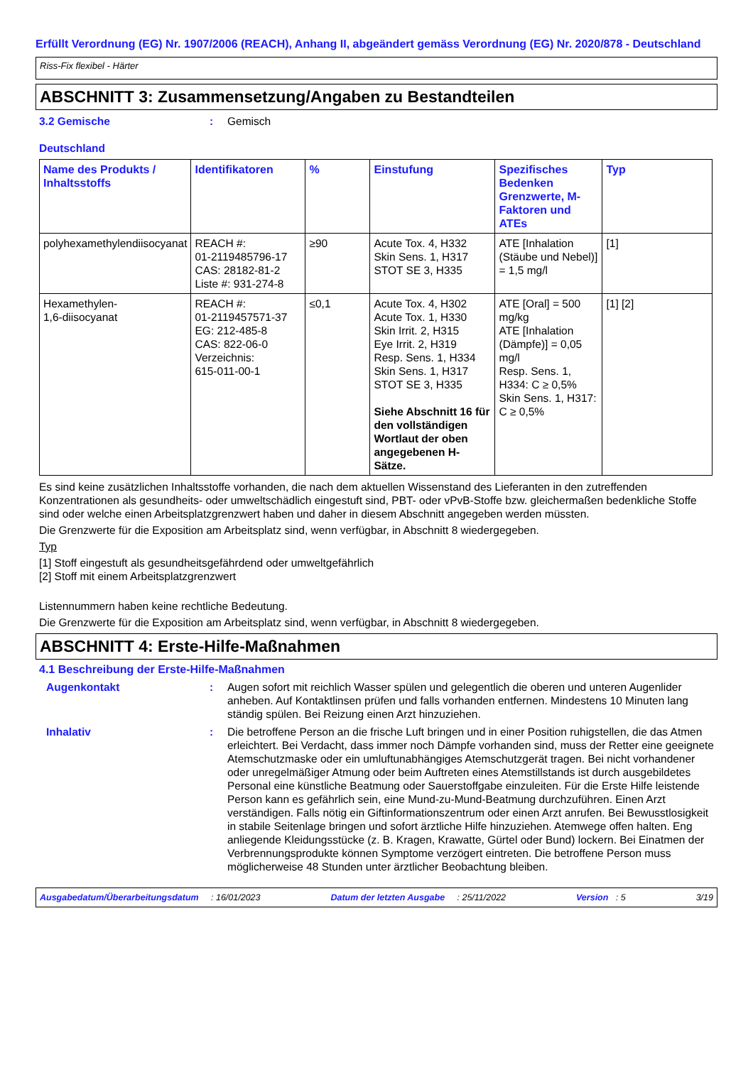Erfüllt Verordnung (EG) Nr. 1907/2006 (REACH), Anhang II, abgeändert gemäss Verordnung (EG) Nr. 2020/878 - Deutschland
Riss-Fix flexibel - Härter
ABSCHNITT 3: Zusammensetzung/Angaben zu Bestandteilen
3.2 Gemische
Deutschland
: Gemisch
| Name des Produkts / Inhaltsstoffs | Identifikatoren | % | Einstufung | Spezifisches Bedenken Grenzwerte, M-Faktoren und ATEs | Typ |
| --- | --- | --- | --- | --- | --- |
| polyhexamethylendiisocyanat | REACH #: 01-2119485796-17 CAS: 28182-81-2 Liste #: 931-274-8 | ≥90 | Acute Tox. 4, H332 Skin Sens. 1, H317 STOT SE 3, H335 | ATE [Inhalation (Stäube und Nebel)] = 1,5 mg/l | [1] |
| Hexamethylen- 1,6-diisocyanat | REACH #: 01-2119457571-37 EG: 212-485-8 CAS: 822-06-0 Verzeichnis: 615-011-00-1 | ≤0,1 | Acute Tox. 4, H302 Acute Tox. 1, H330 Skin Irrit. 2, H315 Eye Irrit. 2, H319 Resp. Sens. 1, H334 Skin Sens. 1, H317 STOT SE 3, H335 Siehe Abschnitt 16 für den vollständigen Wortlaut der oben angegebenen H-Sätze. | ATE [Oral] = 500 mg/kg ATE [Inhalation (Dämpfe)] = 0,05 mg/l Resp. Sens. 1, H334: C ≥ 0,5% Skin Sens. 1, H317: C ≥ 0,5% | [1] [2] |
Es sind keine zusätzlichen Inhaltsstoffe vorhanden, die nach dem aktuellen Wissenstand des Lieferanten in den zutreffenden Konzentrationen als gesundheits- oder umweltschädlich eingestuft sind, PBT- oder vPvB-Stoffe bzw. gleichermaßen bedenkliche Stoffe sind oder welche einen Arbeitsplatzgrenzwert haben und daher in diesem Abschnitt angegeben werden müssten.
Die Grenzwerte für die Exposition am Arbeitsplatz sind, wenn verfügbar, in Abschnitt 8 wiedergegeben.
Typ
[1] Stoff eingestuft als gesundheitsgefährdend oder umweltgefährlich
[2] Stoff mit einem Arbeitsplatzgrenzwert
Listennummern haben keine rechtliche Bedeutung.
Die Grenzwerte für die Exposition am Arbeitsplatz sind, wenn verfügbar, in Abschnitt 8 wiedergegeben.
ABSCHNITT 4: Erste-Hilfe-Maßnahmen
4.1 Beschreibung der Erste-Hilfe-Maßnahmen
Augenkontakt : Augen sofort mit reichlich Wasser spülen und gelegentlich die oberen und unteren Augenlider anheben. Auf Kontaktlinsen prüfen und falls vorhanden entfernen. Mindestens 10 Minuten lang ständig spülen. Bei Reizung einen Arzt hinzuziehen.
Inhalativ : Die betroffene Person an die frische Luft bringen und in einer Position ruhigstellen, die das Atmen erleichtert. Bei Verdacht, dass immer noch Dämpfe vorhanden sind, muss der Retter eine geeignete Atemschutzmaske oder ein umluftunabhängiges Atemschutzgerät tragen. Bei nicht vorhandener oder unregelmäßiger Atmung oder beim Auftreten eines Atemstillstands ist durch ausgebildetes Personal eine künstliche Beatmung oder Sauerstoffgabe einzuleiten. Für die Erste Hilfe leistende Person kann es gefährlich sein, eine Mund-zu-Mund-Beatmung durchzuführen. Einen Arzt verständigen. Falls nötig ein Giftinformationszentrum oder einen Arzt anrufen. Bei Bewusstlosigkeit in stabile Seitenlage bringen und sofort ärztliche Hilfe hinzuziehen. Atemwege offen halten. Eng anliegende Kleidungsstücke (z. B. Kragen, Krawatte, Gürtel oder Bund) lockern. Bei Einatmen der Verbrennungsprodukte können Symptome verzögert eintreten. Die betroffene Person muss möglicherweise 48 Stunden unter ärztlicher Beobachtung bleiben.
Ausgabedatum/Überarbeitungsdatum : 16/01/2023 Datum der letzten Ausgabe : 25/11/2022 Version : 5 3/19